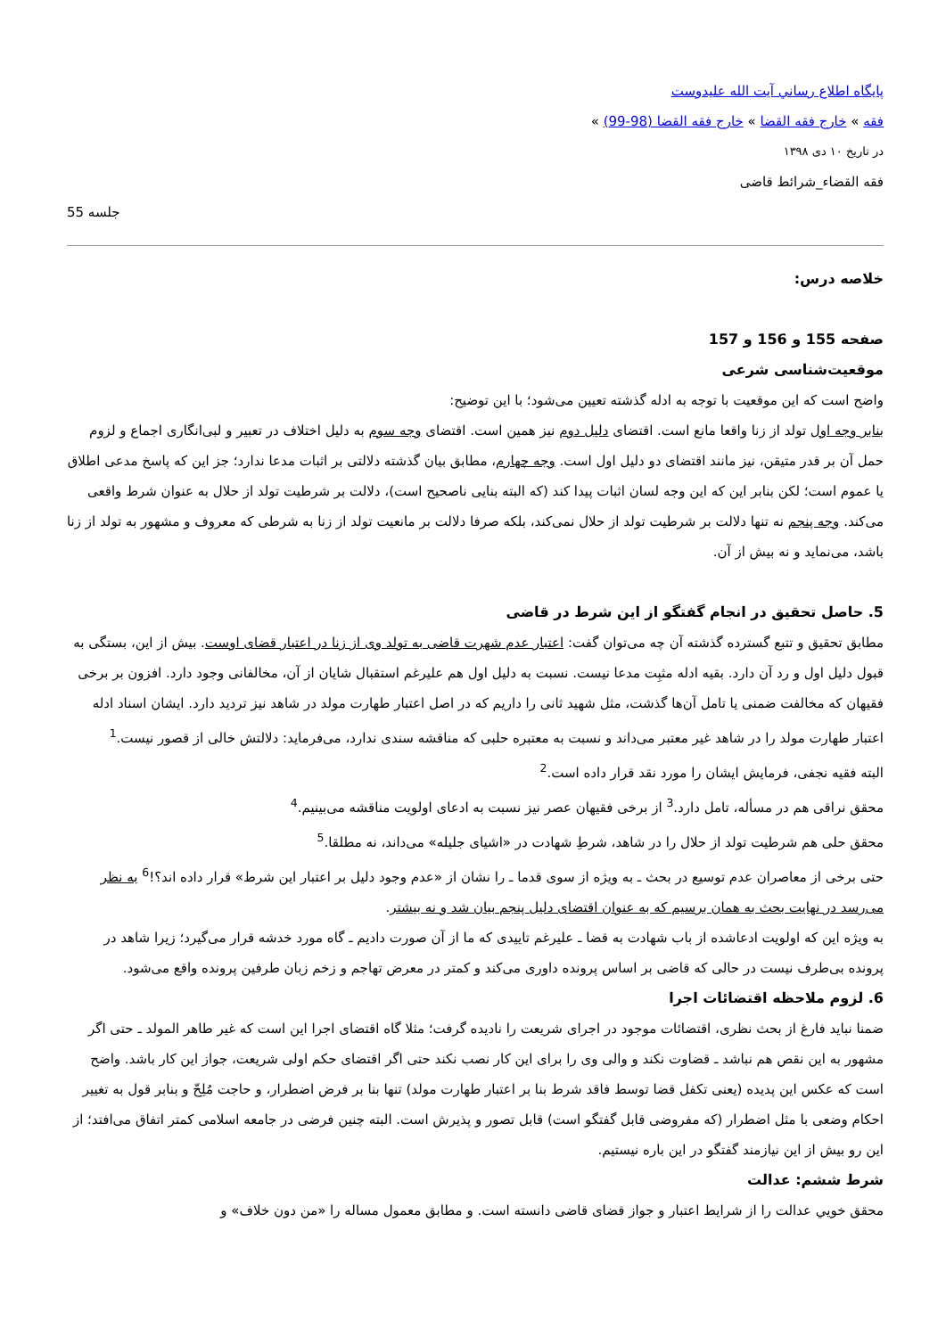پایگاه اطلاع رساني آيت الله عليدوست
فقه » خارج فقه القضا » خارج فقه القضا (98-99) »
در تاریخ ۱۰ دی ۱۳۹۸
فقه القضاء_شرائط قاضی
جلسه 55
خلاصه درس:
صفحه 155 و 156 و 157
موقعیت‌شناسی شرعی
واضح است که این موقعیت با توجه به ادله گذشته تعیین می‌شود؛ با این توضیح:
بنابر وجه اول تولد از زنا واقعا مانع است. اقتضای دلیل دوم نیز همین است. اقتضای وجه سوم به دلیل اختلاف در تعبیر و لبی‌انگاری اجماع و لزوم حمل آن بر قدر متیقن، نیز مانند اقتضای دو دلیل اول است. وجه چهارم، مطابق بیان گذشته دلالتی بر اثبات مدعا ندارد؛ جز این که پاسخ مدعی اطلاق یا عموم است؛ لکن بنابر این که این وجه لسان اثبات پیدا کند (که البته بنایی ناصحیح است)، دلالت بر شرطیت تولد از حلال به عنوان شرط واقعی می‌کند. وجه پنجم نه تنها دلالت بر شرطیت تولد از حلال نمی‌کند، بلکه صرفا دلالت بر مانعیت تولد از زنا به شرطی که معروف و مشهور به تولد از زنا باشد، می‌نماید و نه بیش از آن.
5. حاصل تحقیق در انجام گفتگو از این شرط در قاضی
مطابق تحقیق و تتبع گسترده گذشته آن چه می‌توان گفت: اعتبار عدم شهرت قاضی به تولد وی از زنا در اعتبار قضای اوست. بیش از این، بستگی به قبول دلیل اول و رد آن دارد. بقیه ادله مثبِت مدعا نیست. نسبت به دلیل اول هم علیرغم استقبال شایان از آن، مخالفانی وجود دارد. افزون بر برخی فقیهان که مخالفت ضمنی یا تامل آن‌ها گذشت، مثل شهید ثانی را داریم که در اصل اعتبار طهارت مولد در شاهد نیز تردید دارد. ایشان اسناد ادله اعتبار طهارت مولد را در شاهد غیر معتبر می‌داند و نسبت به معتبره حلبی که مناقشه سندی ندارد، می‌فرماید: دلالتش خالی از قصور نیست.<sup>1</sup>
البته فقیه نجفی، فرمایش ایشان را مورد نقد قرار داده است.<sup>2</sup>
محقق نراقی هم در مسأله، تامل دارد.<sup>3</sup> از برخی فقیهان عصر نیز نسبت به ادعای اولویت مناقشه می‌بینیم.<sup>4</sup>
محقق حلی هم شرطیت تولد از حلال را در شاهد، شرطِ شهادت در «اشیای جلیله» می‌داند، نه مطلقا.<sup>5</sup>
حتی برخی از معاصران عدم توسیع در بحث ـ به ویژه از سوی قدما ـ را نشان از «عدم وجود دلیل بر اعتبار این شرط» قرار داده اند؟!<sup>6</sup> به نظر می‌رسد در نهایت بحث به همان برسیم که به عنوان اقتضای دلیل پنجم بیان شد و نه بیشتر.
به ویژه این که اولویت ادعاشده از باب شهادت به قضا ـ علیرغم تاییدی که ما از آن صورت دادیم ـ گاه مورد خدشه قرار می‌گیرد؛ زیرا شاهد در پرونده بی‌طرف نیست در حالی که قاضی بر اساس پرونده داوری می‌کند و کمتر در معرض تهاجم و زخم زبان طرفین پرونده واقع می‌شود.
6. لزوم ملاحظه اقتضائات اجرا
ضمنا نباید فارغ از بحث نظری، اقتضائات موجود در اجرای شریعت را نادیده گرفت؛ مثلا گاه اقتضای اجرا این است که غیر طاهر المولد ـ حتی اگر مشهور به این نقص هم نباشد ـ قضاوت نکند و والی وی را برای این کار نصب نکند حتی اگر اقتضای حکم اولی شریعت، جواز این کار باشد. واضح است که عکس این پدیده (یعنی تکفل قضا توسط فاقد شرط بنا بر اعتبار طهارت مولد) تنها بنا بر فرض اضطرار، و حاجت مُلِحّ و بنابر قول به تغییر احکام وضعی با مثل اضطرار (که مفروضی قابل گفتگو است) قابل تصور و پذیرش است. البته چنین فرضی در جامعه اسلامی کمتر اتفاق می‌افتد؛ از این رو بیش از این نیازمند گفتگو در این باره نیستیم.
شرط ششم: عدالت
محقق خويي عدالت را از شرایط اعتبار و جواز قضای قاضی دانسته است. و مطابق معمول مساله را «من دون خلاف» و